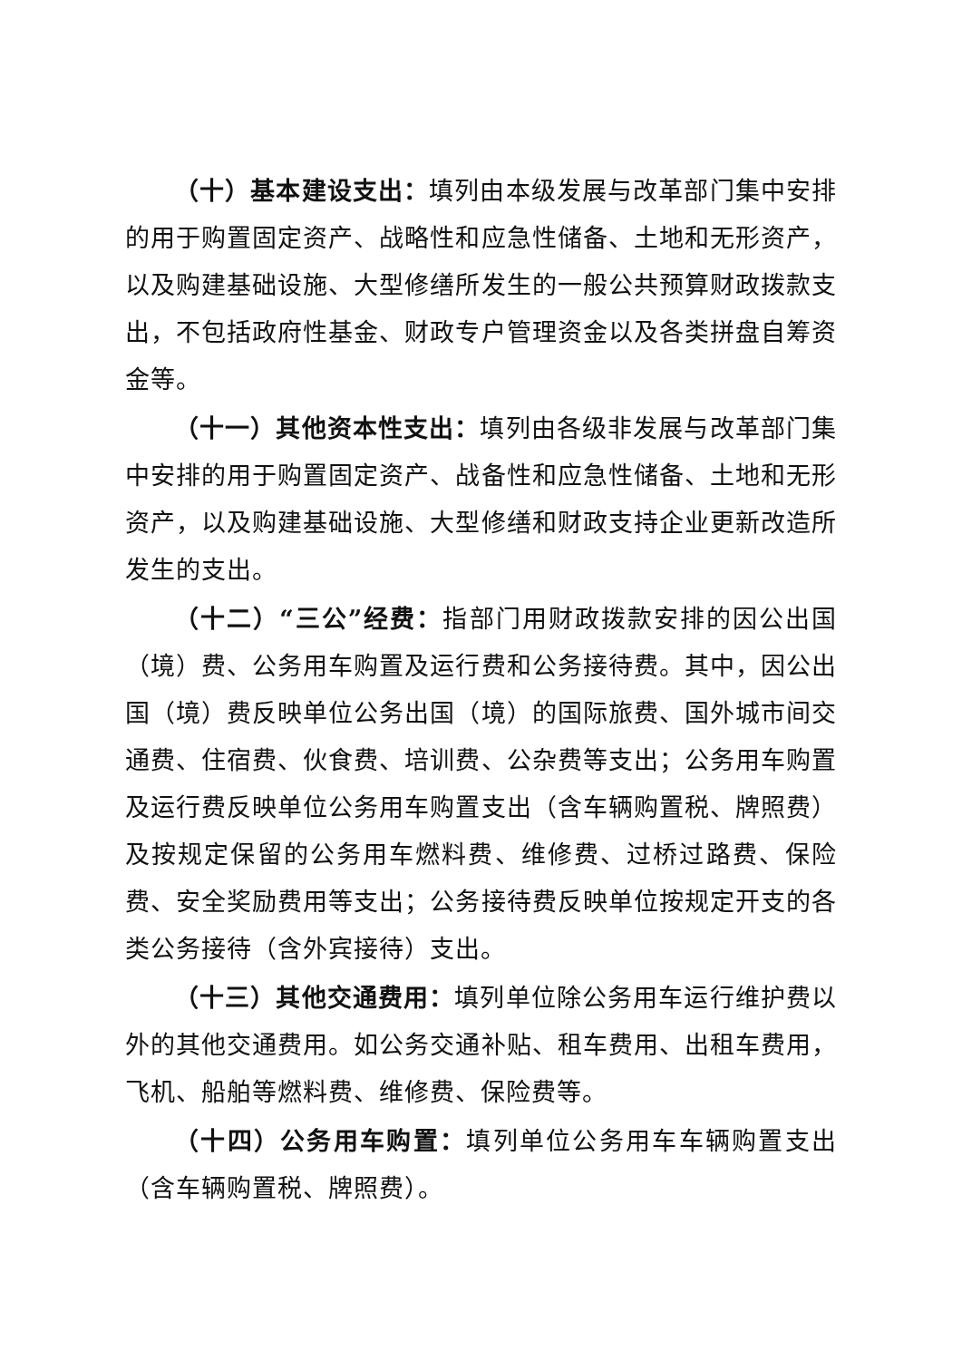（十）基本建设支出：填列由本级发展与改革部门集中安排的用于购置固定资产、战略性和应急性储备、土地和无形资产，以及购建基础设施、大型修缮所发生的一般公共预算财政拨款支出，不包括政府性基金、财政专户管理资金以及各类拼盘自筹资金等。
（十一）其他资本性支出：填列由各级非发展与改革部门集中安排的用于购置固定资产、战备性和应急性储备、土地和无形资产，以及购建基础设施、大型修缮和财政支持企业更新改造所发生的支出。
（十二）“三公”经费：指部门用财政拨款安排的因公出国（境）费、公务用车购置及运行费和公务接待费。其中，因公出国（境）费反映单位公务出国（境）的国际旅费、国外城市间交通费、住宿费、伙食费、培训费、公杂费等支出；公务用车购置及运行费反映单位公务用车购置支出（含车辆购置税、牌照费）及按规定保留的公务用车燃料费、维修费、过桥过路费、保险费、安全奖励费用等支出；公务接待费反映单位按规定开支的各类公务接待（含外宾接待）支出。
（十三）其他交通费用：填列单位除公务用车运行维护费以外的其他交通费用。如公务交通补贴、租车费用、出租车费用，飞机、船舶等燃料费、维修费、保险费等。
（十四）公务用车购置：填列单位公务用车车辆购置支出（含车辆购置税、牌照费）。